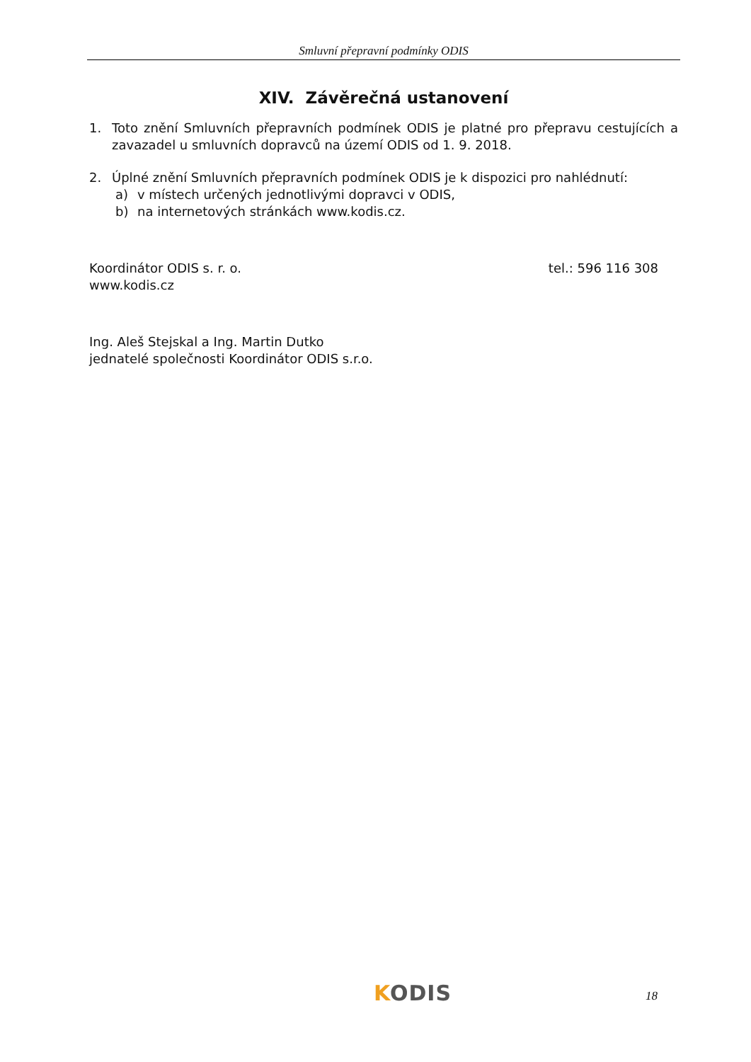Smluvní přepravní podmínky ODIS
XIV. Závěrečná ustanovení
1. Toto znění Smluvních přepravních podmínek ODIS je platné pro přepravu cestujících a zavazadel u smluvních dopravců na území ODIS od 1. 9. 2018.
2. Úplné znění Smluvních přepravních podmínek ODIS je k dispozici pro nahlédnutí:
a) v místech určených jednotlivými dopravci v ODIS,
b) na internetových stránkách www.kodis.cz.
Koordinátor ODIS s. r. o. tel.: 596 116 308
www.kodis.cz
Ing. Aleš Stejskal a Ing. Martin Dutko
jednatelé společnosti Koordinátor ODIS s.r.o.
KODIS 18